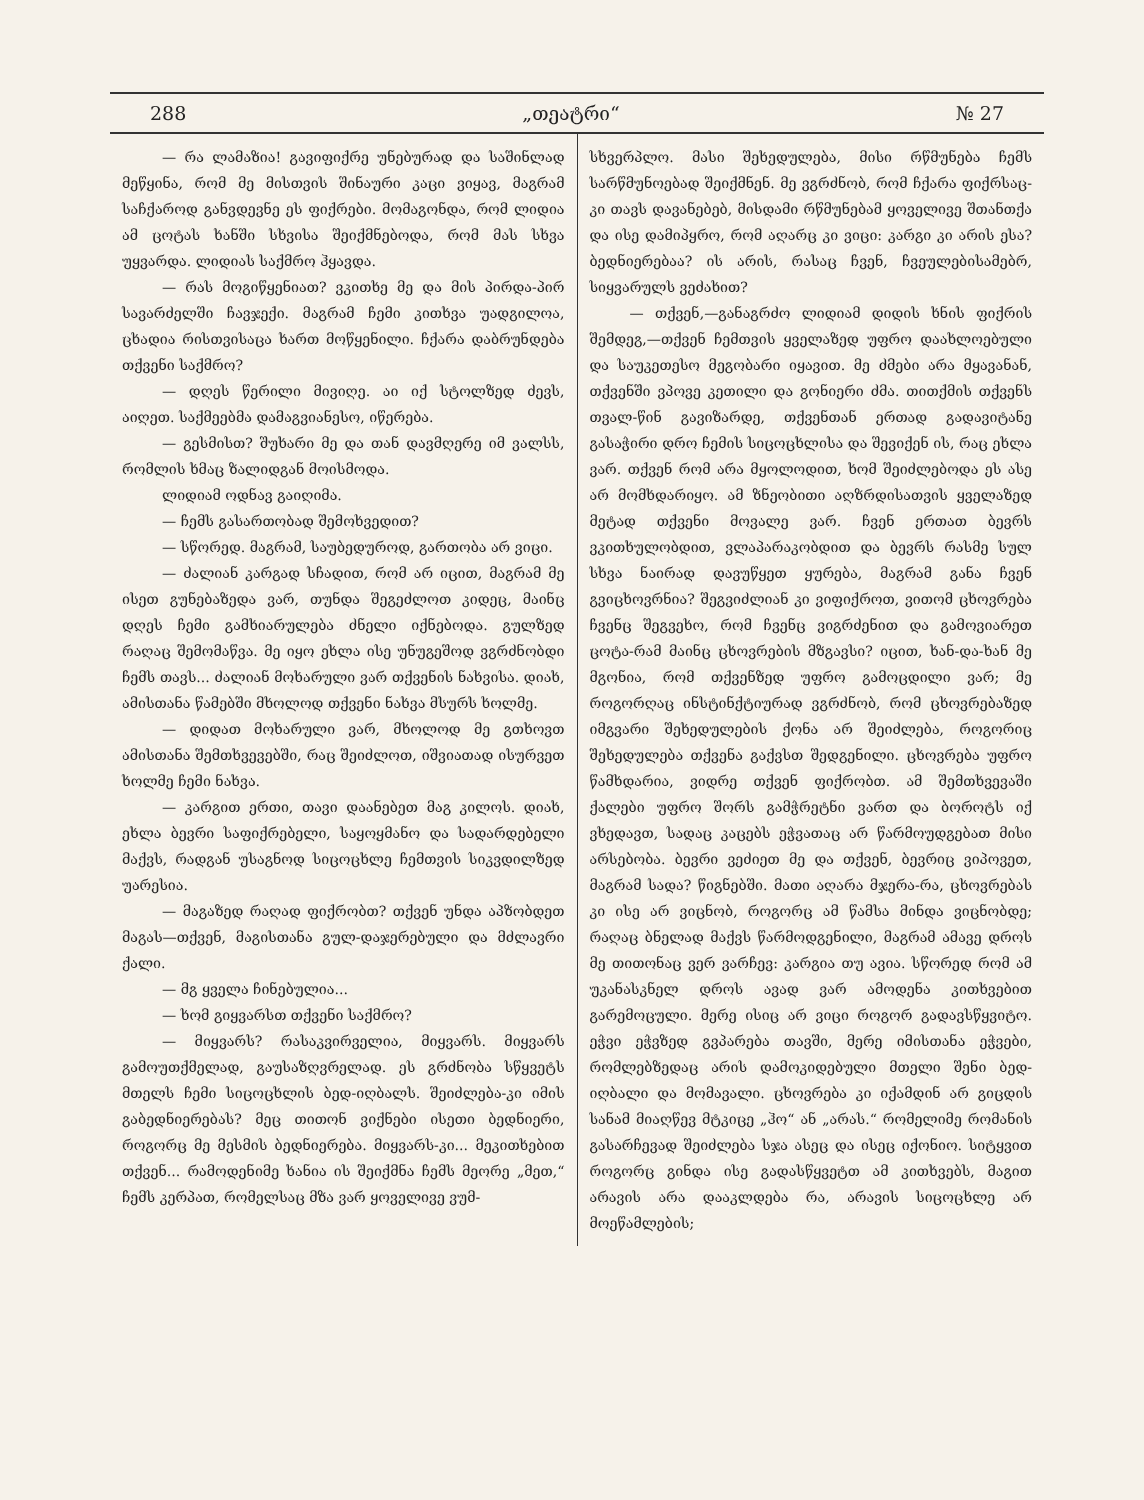288 „თეატრი“№ 27
— რა ლამაზია! გავიფიქრე უნებურად და საშინლად მეწყინა, რომ მე მისთვის შინაური კაცი ვიყავ, მაგრამ საჩქაროდ განვდევნე ეს ფიქრები. მომაგონდა, რომ ლიდია ამ ცოტას ხანში სხვისა შეიქმნებოდა, რომ მას სხვა უყვარდა. ლიდიას საქმრო ჰყავდა.
— რას მოგიწყენიათ? ვკითხე მე და მის პირდა-პირ სავარძელში ჩავჯექი. მაგრამ ჩემი კითხვა უადგილოა, ცხადია რისთვისაცა ხართ მოწყენილი. ჩქარა დაბრუნდება თქვენი საქმრო?
— დღეს წერილი მივიღე. აი იქ სტოლზედ ძევს, აიღეთ. საქმეებმა დამაგვიანესო, იწერება.
— გესმისთ? შუხარი მე და თან დავმღერე იმ ვალსს, რომლის ხმაც ზალიდგან მოისმოდა.
ლიდიამ ოდნავ გაიღიმა.
— ჩემს გასართობად შემოხვედით?
— სწორედ. მაგრამ, საუბედუროდ, გართობა არ ვიცი.
— ძალიან კარგად სჩადით, რომ არ იცით, მაგრამ მე ისეთ გუნებაზედა ვარ, თუნდა შეგეძლოთ კიდეც, მაინც დღეს ჩემი გამხიარულება ძნელი იქნებოდა. გულზედ რაღაც შემომაწვა. მე იყო ეხლა ისე უნუგეშოდ ვგრძნობდი ჩემს თავს... ძალიან მოხარული ვარ თქვენის ნახვისა. დიახ, ამისთანა წამებში მხოლოდ თქვენი ნახვა მსურს ხოლმე.
— დიდათ მოხარული ვარ, მხოლოდ მე გთხოვთ ამისთანა შემთხვევებში, რაც შეიძლოთ, იშვიათად ისურვეთ ხოლმე ჩემი ნახვა.
— კარგით ერთი, თავი დაანებეთ მაგ კილოს. დიახ, ეხლა ბევრი საფიქრებელი, საყოყმანო და სადარდებელი მაქვს, რადგან უსაგნოდ სიცოცხლე ჩემთვის სიკვდილზედ უარესია.
— მაგაზედ რაღად ფიქრობთ? თქვენ უნდა აპზობდეთ მაგას—თქვენ, მაგისთანა გულ-დაჯერებული და მძლავრი ქალი.
— მგ ყველა ჩინებულია...
— ხომ გიყვარსთ თქვენი საქმრო?
— მიყვარს? რასაკვირველია, მიყვარს. მიყვარს გამოუთქმელად, გაუსაზღვრელად. ეს გრძნობა სწყვეტს მთელს ჩემი სიცოცხლის ბედ-იღბალს. შეიძლება-კი იმის გაბედნიერებას? მეც თითონ ვიქნები ისეთი ბედნიერი, როგორც მე მესმის ბედნიერება. მიყვარს-კი... მეკითხებით თქვენ... რამოდენიმე ხანია ის შეიქმნა ჩემს მეორე „მეთ,“ ჩემს კერპათ, რომელსაც მზა ვარ ყოველივე ვუმ-
სხვერპლო. მასი შეხედულება, მისი რწმუნება ჩემს სარწმუნოებად შეიქმნენ. მე ვგრძნობ, რომ ჩქარა ფიქრსაც-კი თავს დავანებებ, მისდამი რწმუნებამ ყოველივე შთანთქა და ისე დამიპყრო, რომ აღარც კი ვიცი: კარგი კი არის ესა? ბედნიერებაა? ის არის, რასაც ჩვენ, ჩვეულებისამებრ, სიყვარულს ვეძახით?
— თქვენ,—განაგრძო ლიდიამ დიდის ხნის ფიქრის შემდეგ,—თქვენ ჩემთვის ყველაზედ უფრო დაახლოებული და საუკეთესო მეგობარი იყავით. მე ძმები არა მყავანან, თქვენში ვპოვე კეთილი და გონიერი ძმა. თითქმის თქვენს თვალ-წინ გავიზარდე, თქვენთან ერთად გადავიტანე გასაჭირი დრო ჩემის სიცოცხლისა და შევიქენ ის, რაც ეხლა ვარ. თქვენ რომ არა მყოლოდით, ხომ შეიძლებოდა ეს ასე არ მომხდარიყო. ამ ზნეობითი აღზრდისათვის ყველაზედ მეტად თქვენი მოვალე ვარ. ჩვენ ერთათ ბევრს ვკითხულობდით, ვლაპარაკობდით და ბევრს რასმე სულ სხვა ნაირად დავუწყეთ ყურება, მაგრამ განა ჩვენ გვიცხოვრნია? შეგვიძლიან კი ვიფიქროთ, ვითომ ცხოვრება ჩვენც შეგვეხო, რომ ჩვენც ვიგრძენით და გამოვიარეთ ცოტა-რამ მაინც ცხოვრების მზგავსი? იცით, ხან-და-ხან მე მგონია, რომ თქვენზედ უფრო გამოცდილი ვარ; მე როგორღაც ინსტინქტიურად ვგრძნობ, რომ ცხოვრებაზედ იმგვარი შეხედულების ქონა არ შეიძლება, როგორიც შეხედულება თქვენა გაქვსთ შედგენილი. ცხოვრება უფრო წამხდარია, ვიდრე თქვენ ფიქრობთ. ამ შემთხვევაში ქალები უფრო შორს გამჭრეტნი ვართ და ბოროტს იქ ვხედავთ, სადაც კაცებს ეჭვათაც არ წარმოუდგებათ მისი არსებობა. ბევრი ვეძიეთ მე და თქვენ, ბევრიც ვიპოვეთ, მაგრამ სადა? წიგნებში. მათი აღარა მჯერა-რა, ცხოვრებას კი ისე არ ვიცნობ, როგორც ამ წამსა მინდა ვიცნობდე; რაღაც ბნელად მაქვს წარმოდგენილი, მაგრამ ამავე დროს მე თითონაც ვერ ვარჩევ: კარგია თუ ავია. სწორედ რომ ამ უკანასკნელ დროს ავად ვარ ამოდენა კითხვებით გარემოცული. მერე ისიც არ ვიცი როგორ გადავსწყვიტო. ეჭვი ეჭვზედ გვპარება თავში, მერე იმისთანა ეჭვები, რომლებზედაც არის დამოკიდებული მთელი შენი ბედ-იღბალი და მომავალი. ცხოვრება კი იქამდინ არ გიცდის სანამ მიაღწევ მტკიცე „ჰო“ ან „არას.“ რომელიმე რომანის გასარჩევად შეიძლება სჯა ასეც და ისეც იქონიო. სიტყვით როგორც გინდა ისე გადასწყვეტთ ამ კითხვებს, მაგით არავის არა დააკლდება რა, არავის სიცოცხლე არ მოეწამლების;